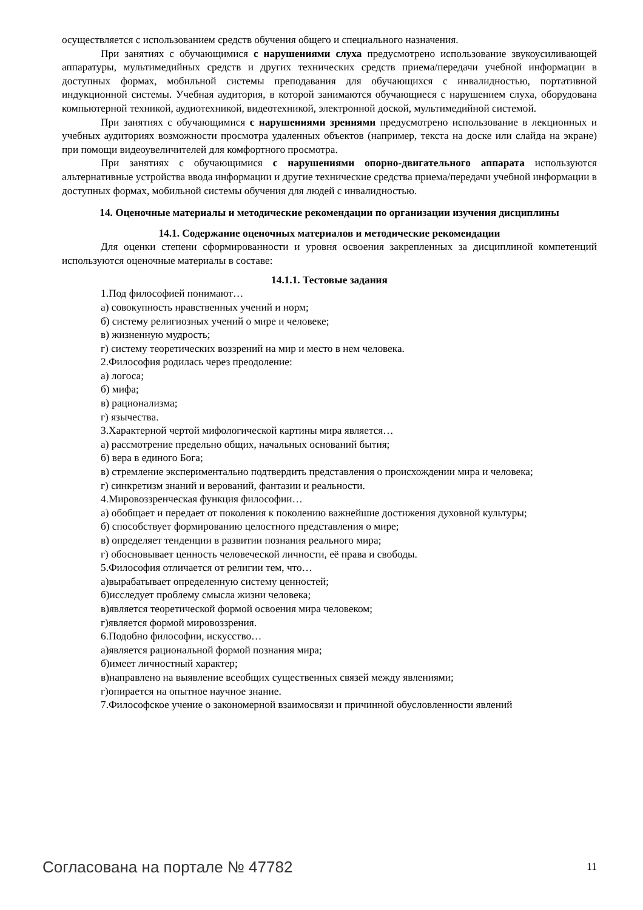осуществляется с использованием средств обучения общего и специального назначения.
При занятиях с обучающимися с нарушениями слуха предусмотрено использование звукоусиливающей аппаратуры, мультимедийных средств и других технических средств приема/передачи учебной информации в доступных формах, мобильной системы преподавания для обучающихся с инвалидностью, портативной индукционной системы. Учебная аудитория, в которой занимаются обучающиеся с нарушением слуха, оборудована компьютерной техникой, аудиотехникой, видеотехникой, электронной доской, мультимедийной системой.
При занятиях с обучающимися с нарушениями зрениями предусмотрено использование в лекционных и учебных аудиториях возможности просмотра удаленных объектов (например, текста на доске или слайда на экране) при помощи видеоувеличителей для комфортного просмотра.
При занятиях с обучающимися с нарушениями опорно-двигательного аппарата используются альтернативные устройства ввода информации и другие технические средства приема/передачи учебной информации в доступных формах, мобильной системы обучения для людей с инвалидностью.
14. Оценочные материалы и методические рекомендации по организации изучения дисциплины
14.1. Содержание оценочных материалов и методические рекомендации
Для оценки степени сформированности и уровня освоения закрепленных за дисциплиной компетенций используются оценочные материалы в составе:
14.1.1. Тестовые задания
1.Под философией понимают…
а) совокупность нравственных учений и норм;
б) систему религиозных учений о мире и человеке;
в) жизненную мудрость;
г) систему теоретических воззрений на мир и место в нем человека.
2.Философия родилась через преодоление:
а) логоса;
б) мифа;
в) рационализма;
г) язычества.
3.Характерной чертой мифологической картины мира является…
а) рассмотрение предельно общих, начальных оснований бытия;
б) вера в единого Бога;
в) стремление экспериментально подтвердить представления о происхождении мира и человека;
г) синкретизм знаний и верований, фантазии и реальности.
4.Мировоззренческая функция философии…
а) обобщает и передает от поколения к поколению важнейшие достижения духовной культуры;
б) способствует формированию целостного представления о мире;
в) определяет тенденции в развитии познания реального мира;
г) обосновывает ценность человеческой личности, её права и свободы.
5.Философия отличается от религии тем, что…
а)вырабатывает определенную систему ценностей;
б)исследует проблему смысла жизни человека;
в)является теоретической формой освоения мира человеком;
г)является формой мировоззрения.
6.Подобно философии, искусство…
а)является рациональной формой познания мира;
б)имеет личностный характер;
в)направлено на выявление всеобщих существенных связей между явлениями;
г)опирается на опытное научное знание.
7.Философское учение о закономерной взаимосвязи и причинной обусловленности явлений
Согласована на портале № 47782 11